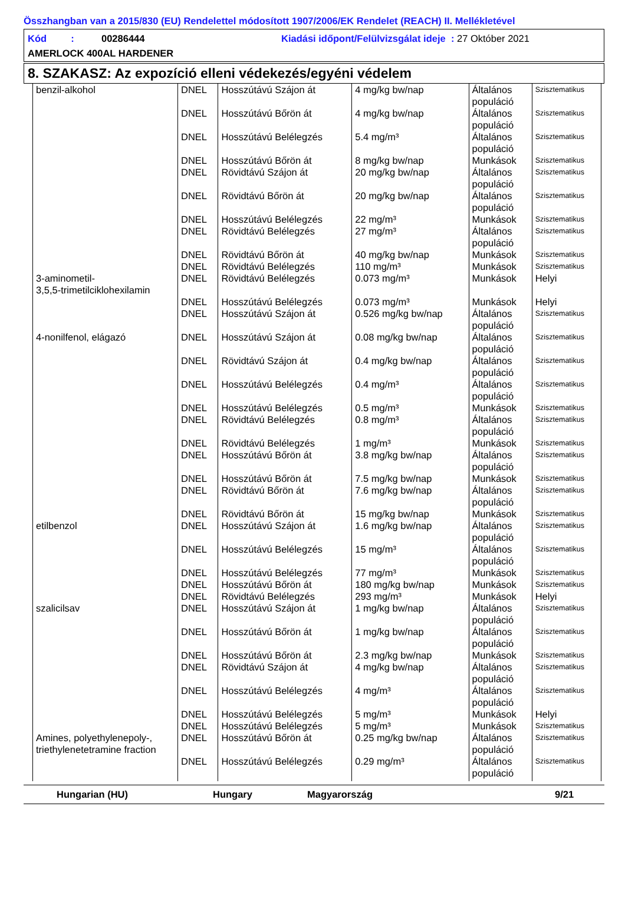Összhangban van a 2015/830 (EU) Rendelettel módosított 1907/2006/EK Rendelet (REACH) II. Mellékletével
Kód : 00286444 Kiadási időpont/Felülvizsgálat ideje : 27 Október 2021
AMERLOCK 400AL HARDENER
8. SZAKASZ: Az expozíció elleni védekezés/egyéni védelem
| benzil-alkohol | DNEL | Hosszútávú Szájon át | 4 mg/kg bw/nap | Általános populáció | Szisztematikus |
| | DNEL | Hosszútávú Bőrön át | 4 mg/kg bw/nap | Általános populáció | Szisztematikus |
| | DNEL | Hosszútávú Belélegzés | 5.4 mg/m³ | Általános populáció | Szisztematikus |
| | DNEL | Hosszútávú Bőrön át | 8 mg/kg bw/nap | Munkások | Szisztematikus |
| | DNEL | Rövidtávú Szájon át | 20 mg/kg bw/nap | Általános populáció | Szisztematikus |
| | DNEL | Rövidtávú Bőrön át | 20 mg/kg bw/nap | Általános populáció | Szisztematikus |
| | DNEL | Hosszútávú Belélegzés | 22 mg/m³ | Munkások | Szisztematikus |
| | DNEL | Rövidtávú Belélegzés | 27 mg/m³ | Általános populáció | Szisztematikus |
| | DNEL | Rövidtávú Bőrön át | 40 mg/kg bw/nap | Munkások | Szisztematikus |
| | DNEL | Rövidtávú Belélegzés | 110 mg/m³ | Munkások | Szisztematikus |
| 3-aminometil- 3,5,5-trimetilciklohexilamin | DNEL | Rövidtávú Belélegzés | 0.073 mg/m³ | Munkások | Helyi |
| | DNEL | Hosszútávú Belélegzés | 0.073 mg/m³ | Munkások | Helyi |
| | DNEL | Hosszútávú Szájon át | 0.526 mg/kg bw/nap | Általános populáció | Szisztematikus |
| 4-nonilfenol, elágazó | DNEL | Hosszútávú Szájon át | 0.08 mg/kg bw/nap | Általános populáció | Szisztematikus |
| | DNEL | Rövidtávú Szájon át | 0.4 mg/kg bw/nap | Általános populáció | Szisztematikus |
| | DNEL | Hosszútávú Belélegzés | 0.4 mg/m³ | Általános populáció | Szisztematikus |
| | DNEL | Hosszútávú Belélegzés | 0.5 mg/m³ | Munkások | Szisztematikus |
| | DNEL | Rövidtávú Belélegzés | 0.8 mg/m³ | Általános populáció | Szisztematikus |
| | DNEL | Rövidtávú Belélegzés | 1 mg/m³ | Munkások | Szisztematikus |
| | DNEL | Hosszútávú Bőrön át | 3.8 mg/kg bw/nap | Általános populáció | Szisztematikus |
| | DNEL | Hosszútávú Bőrön át | 7.5 mg/kg bw/nap | Munkások | Szisztematikus |
| | DNEL | Rövidtávú Bőrön át | 7.6 mg/kg bw/nap | Általános populáció | Szisztematikus |
| | DNEL | Rövidtávú Bőrön át | 15 mg/kg bw/nap | Munkások | Szisztematikus |
| etilbenzol | DNEL | Hosszútávú Szájon át | 1.6 mg/kg bw/nap | Általános populáció | Szisztematikus |
| | DNEL | Hosszútávú Belélegzés | 15 mg/m³ | Általános populáció | Szisztematikus |
| | DNEL | Hosszútávú Belélegzés | 77 mg/m³ | Munkások | Szisztematikus |
| | DNEL | Hosszútávú Bőrön át | 180 mg/kg bw/nap | Munkások | Szisztematikus |
| | DNEL | Rövidtávú Belélegzés | 293 mg/m³ | Munkások | Helyi |
| szalicilsav | DNEL | Hosszútávú Szájon át | 1 mg/kg bw/nap | Általános populáció | Szisztematikus |
| | DNEL | Hosszútávú Bőrön át | 1 mg/kg bw/nap | Általános populáció | Szisztematikus |
| | DNEL | Hosszútávú Bőrön át | 2.3 mg/kg bw/nap | Munkások | Szisztematikus |
| | DNEL | Rövidtávú Szájon át | 4 mg/kg bw/nap | Általános populáció | Szisztematikus |
| | DNEL | Hosszútávú Belélegzés | 4 mg/m³ | Általános populáció | Szisztematikus |
| | DNEL | Hosszútávú Belélegzés | 5 mg/m³ | Munkások | Helyi |
| | DNEL | Hosszútávú Belélegzés | 5 mg/m³ | Munkások | Szisztematikus |
| Amines, polyethylenepoly-, triethylenetetramine fraction | DNEL | Hosszútávú Bőrön át | 0.25 mg/kg bw/nap | Általános populáció | Szisztematikus |
| | DNEL | Hosszútávú Belélegzés | 0.29 mg/m³ | Általános populáció | Szisztematikus |
Hungarian (HU) Hungary Magyarország 9/21